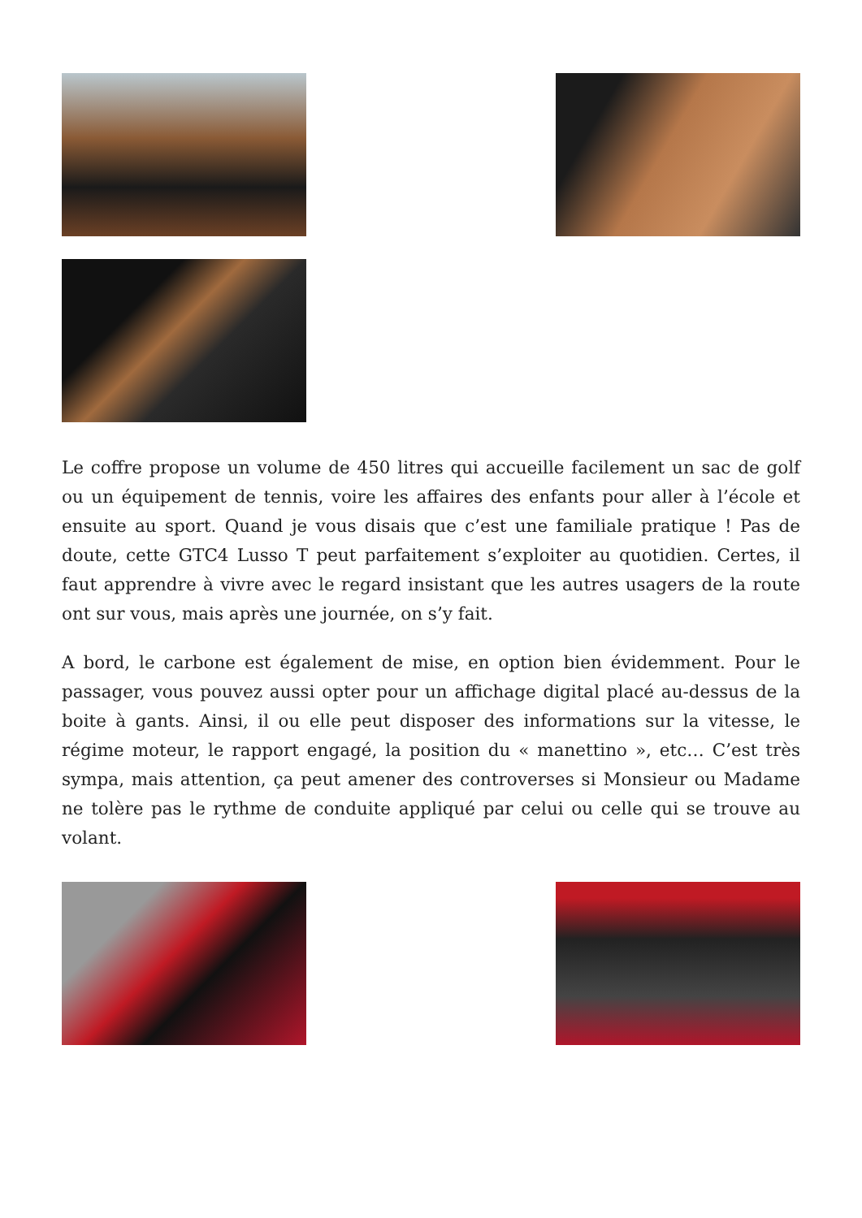Le coffre propose un volume de 450 litres qui accueille facilement un sac de golf ou un équipement de tennis, voire les affaires des enfants pour aller à l’école et ensuite au sport. Quand je vous disais que c’est une familiale pratique ! Pas de doute, cette GTC4 Lusso T peut parfaitement s’exploiter au quotidien. Certes, il faut apprendre à vivre avec le regard insistant que les autres usagers de la route ont sur vous, mais après une journée, on s’y fait.
A bord, le carbone est également de mise, en option bien évidemment. Pour le passager, vous pouvez aussi opter pour un affichage digital placé au-dessus de la boite à gants. Ainsi, il ou elle peut disposer des informations sur la vitesse, le régime moteur, le rapport engagé, la position du « manettino », etc… C’est très sympa, mais attention, ça peut amener des controverses si Monsieur ou Madame ne tolère pas le rythme de conduite appliqué par celui ou celle qui se trouve au volant.